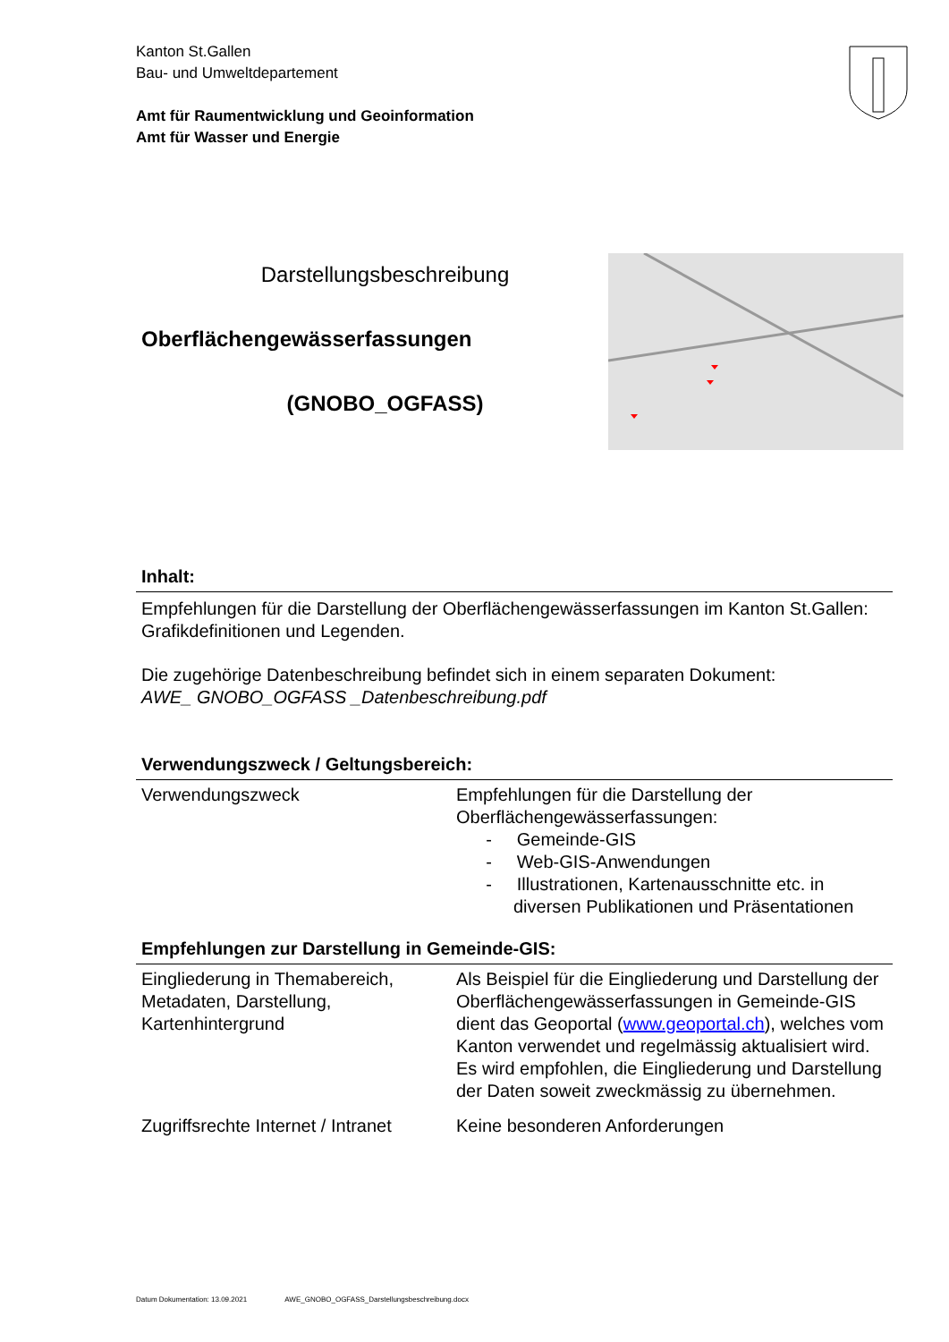Kanton St.Gallen
Bau- und Umweltdepartement
Amt für Raumentwicklung und Geoinformation
Amt für Wasser und Energie
Darstellungsbeschreibung
Oberflächengewässerfassungen
(GNOBO_OGFASS)
Inhalt:
Empfehlungen für die Darstellung der Oberflächengewässerfassungen im Kanton St.Gallen: Grafikdefinitionen und Legenden.
Die zugehörige Datenbeschreibung befindet sich in einem separaten Dokument:
AWE_ GNOBO_OGFASS _Datenbeschreibung.pdf
Verwendungszweck / Geltungsbereich:
| Verwendungszweck | Empfehlungen für die Darstellung der Oberflächengewässerfassungen: - Gemeinde-GIS - Web-GIS-Anwendungen - Illustrationen, Kartenausschnitte etc. in diversen Publikationen und Präsentationen |
Empfehlungen zur Darstellung in Gemeinde-GIS:
| Eingliederung in Themabereich, Metadaten, Darstellung, Kartenhintergrund | Als Beispiel für die Eingliederung und Darstellung der Oberflächengewässerfassungen in Gemeinde-GIS dient das Geoportal ( www.geoportal.ch ), welches vom Kanton verwendet und regelmässig aktualisiert wird. Es wird empfohlen, die Eingliederung und Darstellung der Daten soweit zweckmässig zu übernehmen. |
| Zugriffsrechte Internet / Intranet | Keine besonderen Anforderungen |
Datum Dokumentation: 13.09.2021 AWE_GNOBO_OGFASS_Darstellungsbeschreibung.docx